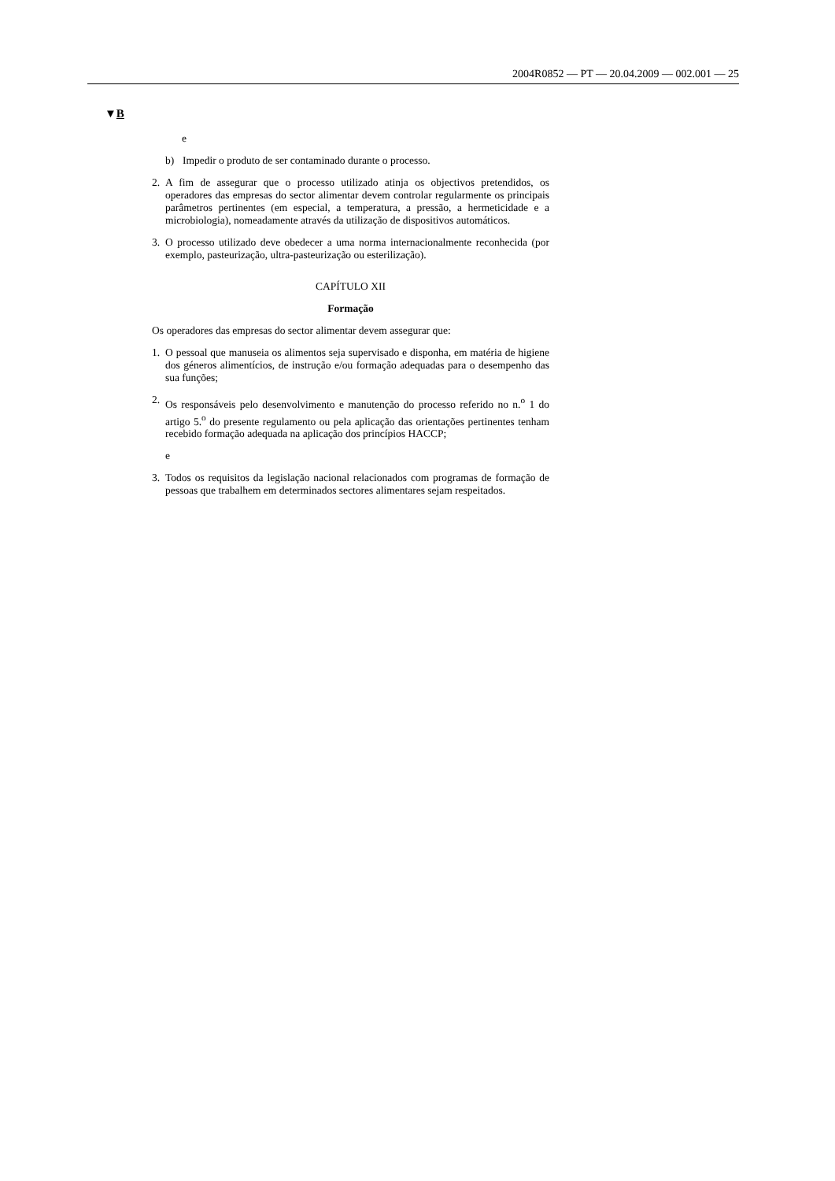2004R0852 — PT — 20.04.2009 — 002.001 — 25
▼B
e
b) Impedir o produto de ser contaminado durante o processo.
2. A fim de assegurar que o processo utilizado atinja os objectivos pretendidos, os operadores das empresas do sector alimentar devem controlar regularmente os principais parâmetros pertinentes (em especial, a temperatura, a pressão, a hermeticidade e a microbiologia), nomeadamente através da utilização de dispositivos automáticos.
3. O processo utilizado deve obedecer a uma norma internacionalmente reconhecida (por exemplo, pasteurização, ultra-pasteurização ou esterilização).
CAPÍTULO XII
Formação
Os operadores das empresas do sector alimentar devem assegurar que:
1. O pessoal que manuseia os alimentos seja supervisado e disponha, em matéria de higiene dos géneros alimentícios, de instrução e/ou formação adequadas para o desempenho das sua funções;
2. Os responsáveis pelo desenvolvimento e manutenção do processo referido no n.<sup>o</sup> 1 do artigo 5.<sup>o</sup> do presente regulamento ou pela aplicação das orientações pertinentes tenham recebido formação adequada na aplicação dos princípios HACCP;
e
3. Todos os requisitos da legislação nacional relacionados com programas de formação de pessoas que trabalhem em determinados sectores alimentares sejam respeitados.